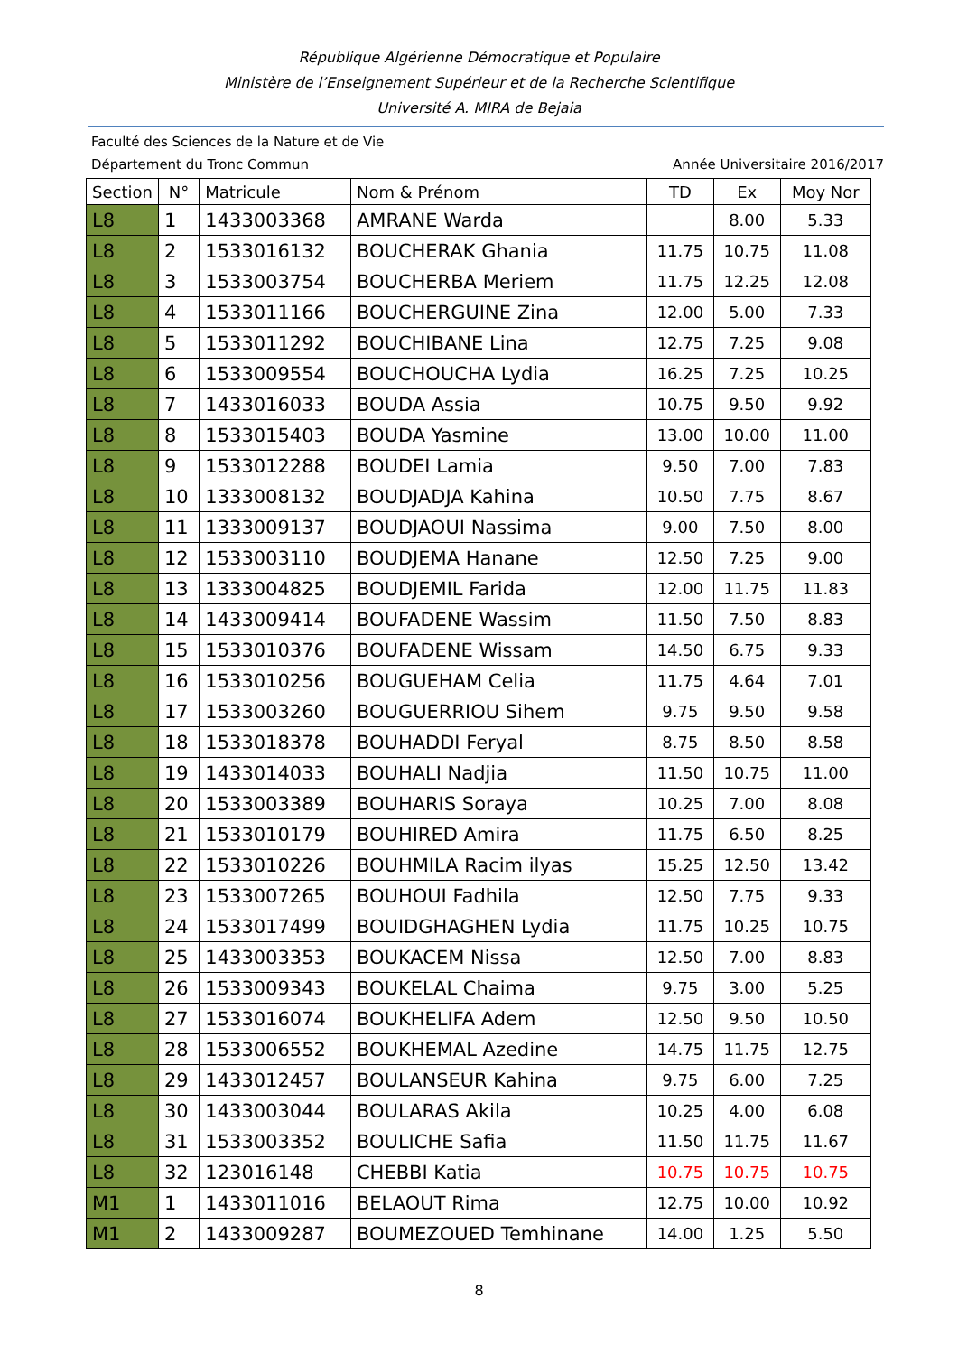République Algérienne Démocratique et Populaire
Ministère de l’Enseignement Supérieur et de la Recherche Scientifique
Université A. MIRA de Bejaia
Faculté des Sciences de la Nature et de Vie
Département du Tronc Commun Année Universitaire 2016/2017
| Section | N° | Matricule | Nom & Prénom | TD | Ex | Moy Nor |
| --- | --- | --- | --- | --- | --- | --- |
| L8 | 1 | 1433003368 | AMRANE Warda | | 8.00 | 5.33 |
| L8 | 2 | 1533016132 | BOUCHERAK Ghania | 11.75 | 10.75 | 11.08 |
| L8 | 3 | 1533003754 | BOUCHERBA Meriem | 11.75 | 12.25 | 12.08 |
| L8 | 4 | 1533011166 | BOUCHERGUINE Zina | 12.00 | 5.00 | 7.33 |
| L8 | 5 | 1533011292 | BOUCHIBANE Lina | 12.75 | 7.25 | 9.08 |
| L8 | 6 | 1533009554 | BOUCHOUCHA Lydia | 16.25 | 7.25 | 10.25 |
| L8 | 7 | 1433016033 | BOUDA Assia | 10.75 | 9.50 | 9.92 |
| L8 | 8 | 1533015403 | BOUDA Yasmine | 13.00 | 10.00 | 11.00 |
| L8 | 9 | 1533012288 | BOUDEI Lamia | 9.50 | 7.00 | 7.83 |
| L8 | 10 | 1333008132 | BOUDJADJA Kahina | 10.50 | 7.75 | 8.67 |
| L8 | 11 | 1333009137 | BOUDJAOUI Nassima | 9.00 | 7.50 | 8.00 |
| L8 | 12 | 1533003110 | BOUDJEMA Hanane | 12.50 | 7.25 | 9.00 |
| L8 | 13 | 1333004825 | BOUDJEMIL Farida | 12.00 | 11.75 | 11.83 |
| L8 | 14 | 1433009414 | BOUFADENE Wassim | 11.50 | 7.50 | 8.83 |
| L8 | 15 | 1533010376 | BOUFADENE Wissam | 14.50 | 6.75 | 9.33 |
| L8 | 16 | 1533010256 | BOUGUEHAM Celia | 11.75 | 4.64 | 7.01 |
| L8 | 17 | 1533003260 | BOUGUERRIOU Sihem | 9.75 | 9.50 | 9.58 |
| L8 | 18 | 1533018378 | BOUHADDI Feryal | 8.75 | 8.50 | 8.58 |
| L8 | 19 | 1433014033 | BOUHALI Nadjia | 11.50 | 10.75 | 11.00 |
| L8 | 20 | 1533003389 | BOUHARIS Soraya | 10.25 | 7.00 | 8.08 |
| L8 | 21 | 1533010179 | BOUHIRED Amira | 11.75 | 6.50 | 8.25 |
| L8 | 22 | 1533010226 | BOUHMILA Racim ilyas | 15.25 | 12.50 | 13.42 |
| L8 | 23 | 1533007265 | BOUHOUI Fadhila | 12.50 | 7.75 | 9.33 |
| L8 | 24 | 1533017499 | BOUIDGHAGHEN Lydia | 11.75 | 10.25 | 10.75 |
| L8 | 25 | 1433003353 | BOUKACEM Nissa | 12.50 | 7.00 | 8.83 |
| L8 | 26 | 1533009343 | BOUKELAL Chaima | 9.75 | 3.00 | 5.25 |
| L8 | 27 | 1533016074 | BOUKHELIFA Adem | 12.50 | 9.50 | 10.50 |
| L8 | 28 | 1533006552 | BOUKHEMAL Azedine | 14.75 | 11.75 | 12.75 |
| L8 | 29 | 1433012457 | BOULANSEUR Kahina | 9.75 | 6.00 | 7.25 |
| L8 | 30 | 1433003044 | BOULARAS Akila | 10.25 | 4.00 | 6.08 |
| L8 | 31 | 1533003352 | BOULICHE Safia | 11.50 | 11.75 | 11.67 |
| L8 | 32 | 123016148 | CHEBBI Katia | 10.75 | 10.75 | 10.75 |
| M1 | 1 | 1433011016 | BELAOUT Rima | 12.75 | 10.00 | 10.92 |
| M1 | 2 | 1433009287 | BOUMEZOUED Temhinane | 14.00 | 1.25 | 5.50 |
8